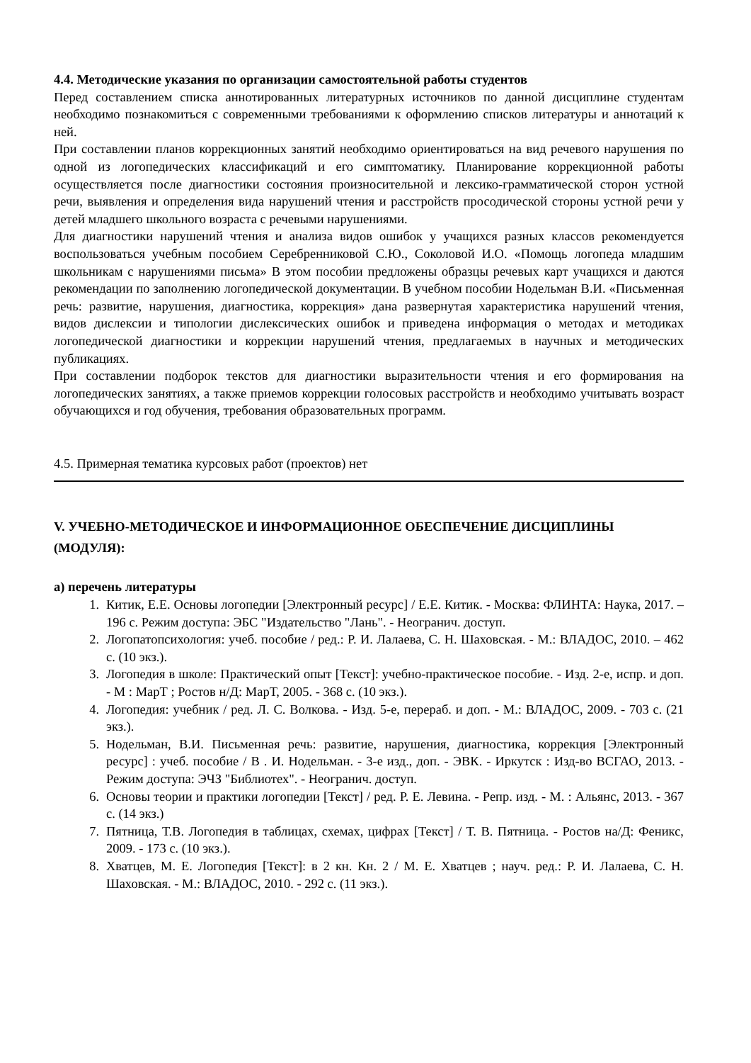4.4. Методические указания по организации самостоятельной работы студентов
Перед составлением списка аннотированных литературных источников по данной дисциплине студентам необходимо познакомиться с современными требованиями к оформлению списков литературы и аннотаций к ней.
При составлении планов коррекционных занятий необходимо ориентироваться на вид речевого нарушения по одной из логопедических классификаций и его симптоматику. Планирование коррекционной работы осуществляется после диагностики состояния произносительной и лексико-грамматической сторон устной речи, выявления и определения вида нарушений чтения и расстройств просодической стороны устной речи у детей младшего школьного возраста с речевыми нарушениями.
Для диагностики нарушений чтения и анализа видов ошибок у учащихся разных классов рекомендуется воспользоваться учебным пособием Серебренниковой С.Ю., Соколовой И.О. «Помощь логопеда младшим школьникам с нарушениями письма» В этом пособии предложены образцы речевых карт учащихся и даются рекомендации по заполнению логопедической документации. В учебном пособии Нодельман В.И. «Письменная речь: развитие, нарушения, диагностика, коррекция» дана развернутая характеристика нарушений чтения, видов дислексии и типологии дислексических ошибок и приведена информация о методах и методиках логопедической диагностики и коррекции нарушений чтения, предлагаемых в научных и методических публикациях.
При составлении подборок текстов для диагностики выразительности чтения и его формирования на логопедических занятиях, а также приемов коррекции голосовых расстройств и необходимо учитывать возраст обучающихся и год обучения, требования образовательных программ.
4.5. Примерная тематика курсовых работ (проектов) нет
V. УЧЕБНО-МЕТОДИЧЕСКОЕ И ИНФОРМАЦИОННОЕ ОБЕСПЕЧЕНИЕ ДИСЦИПЛИНЫ (МОДУЛЯ):
а) перечень литературы
1. Китик, Е.Е. Основы логопедии [Электронный ресурс] / Е.Е. Китик. - Москва: ФЛИНТА: Наука, 2017. – 196 с. Режим доступа: ЭБС "Издательство "Лань". - Неогранич. доступ.
2. Логопатопсихология: учеб. пособие / ред.: Р. И. Лалаева, С. Н. Шаховская. - М.: ВЛАДОС, 2010. – 462 с. (10 экз.).
3. Логопедия в школе: Практический опыт [Текст]: учебно-практическое пособие. - Изд. 2-е, испр. и доп. - М : МарТ ; Ростов н/Д: МарТ, 2005. - 368 с. (10 экз.).
4. Логопедия: учебник / ред. Л. С. Волкова. - Изд. 5-е, перераб. и доп. - М.: ВЛАДОС, 2009. - 703 с. (21 экз.).
5. Нодельман, В.И. Письменная речь: развитие, нарушения, диагностика, коррекция [Электронный ресурс] : учеб. пособие / В . И. Нодельман. - 3-е изд., доп. - ЭВК. - Иркутск : Изд-во ВСГАО, 2013. - Режим доступа: ЭЧЗ "Библиотех". - Неогранич. доступ.
6. Основы теории и практики логопедии [Текст] / ред. Р. Е. Левина. - Репр. изд. - М. : Альянс, 2013. - 367 с. (14 экз.)
7. Пятница, Т.В. Логопедия в таблицах, схемах, цифрах [Текст] / Т. В. Пятница. - Ростов на/Д: Феникс, 2009. - 173 с. (10 экз.).
8. Хватцев, М. Е. Логопедия [Текст]: в 2 кн. Кн. 2 / М. Е. Хватцев ; науч. ред.: Р. И. Лалаева, С. Н. Шаховская. - М.: ВЛАДОС, 2010. - 292 с. (11 экз.).